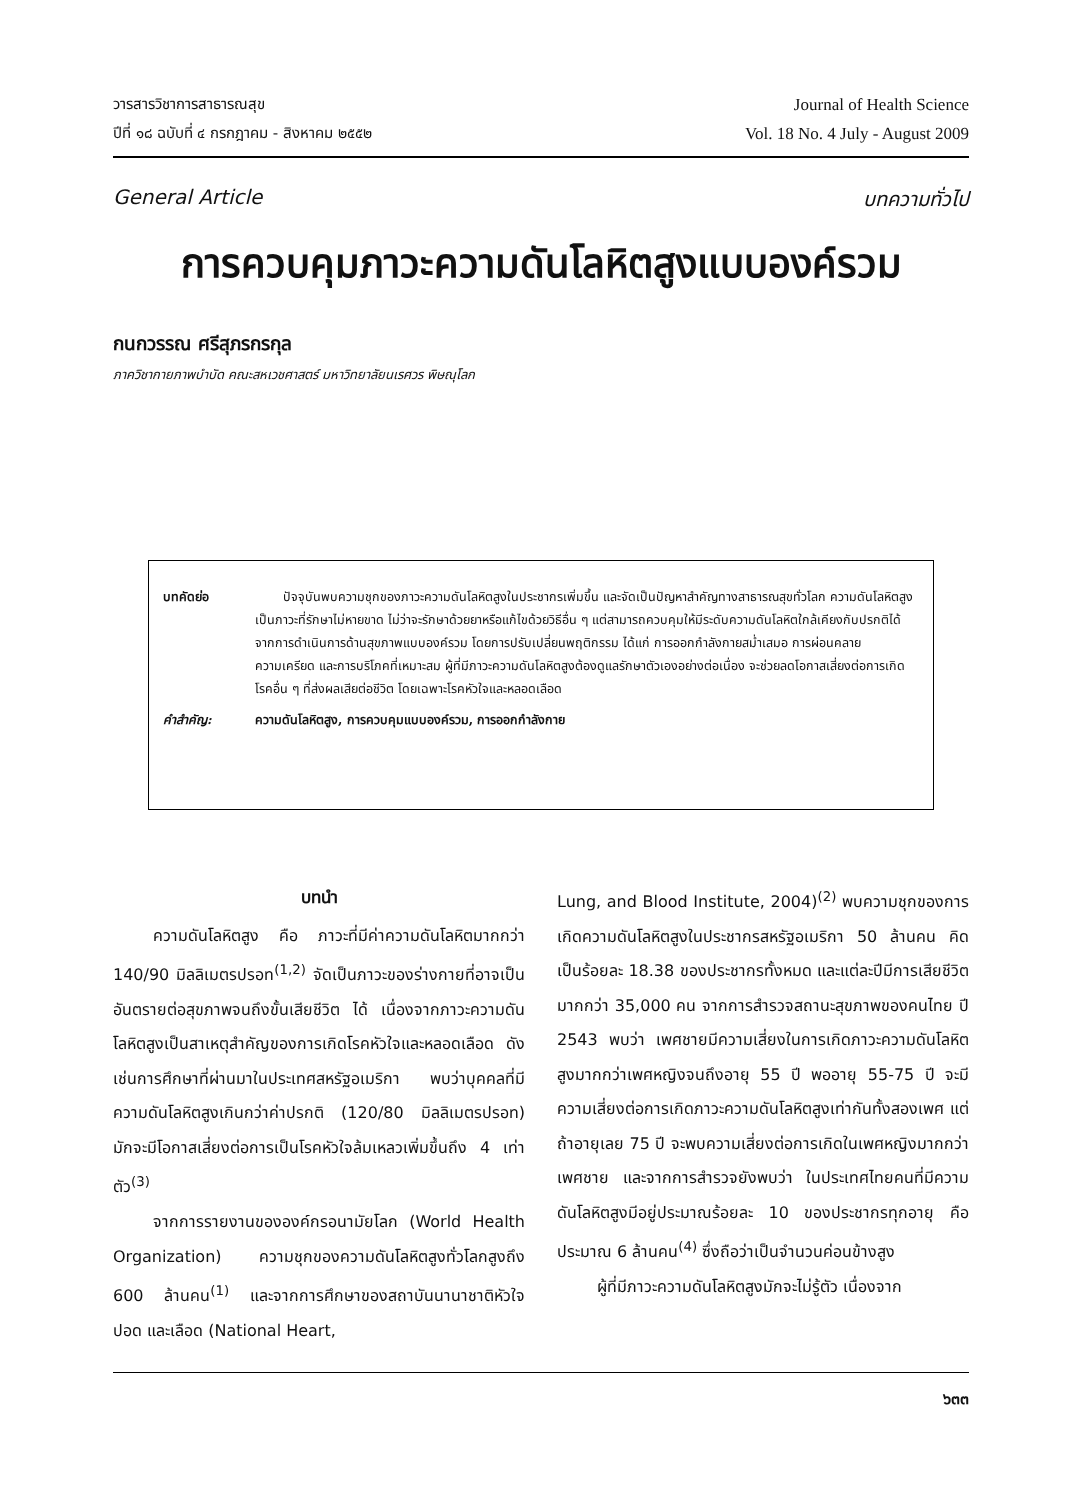วารสารวิชาการสาธารณสุข
ปีที่ ๑๘ ฉบับที่ ๔ กรกฎาคม - สิงหาคม ๒๕๕๒
Journal of Health Science
Vol. 18 No. 4 July - August 2009
General Article บทความทั่วไป
การควบคุมภาวะความดันโลหิตสูงแบบองค์รวม
กนกวรรณ ศรีสุภรกรกุล
ภาควิชากายภาพบำบัด คณะสหเวชศาสตร์ มหาวิทยาลัยนเรศวร พิษณุโลก
บทคัดย่อ ปัจจุบันพบความชุกของภาวะความดันโลหิตสูงในประชากรเพิ่มขึ้น และจัดเป็นปัญหาสำคัญทางสาธารณสุขทั่วโลก ความดันโลหิตสูงเป็นภาวะที่รักษาไม่หายขาด ไม่ว่าจะรักษาด้วยยาหรือแก้ไขด้วยวิธีอื่น ๆ แต่สามารถควบคุมให้มีระดับความดันโลหิตใกล้เคียงกับปรกติได้ จากการดำเนินการด้านสุขภาพแบบองค์รวม โดยการปรับเปลี่ยนพฤติกรรม ได้แก่ การออกกำลังกายสม่ำเสมอ การผ่อนคลายความเครียด และการบริโภคที่เหมาะสม ผู้ที่มีภาวะความดันโลหิตสูงต้องดูแลรักษาตัวเองอย่างต่อเนื่อง จะช่วยลดโอกาสเสี่ยงต่อการเกิดโรคอื่น ๆ ที่ส่งผลเสียต่อชีวิต โดยเฉพาะโรคหัวใจและหลอดเลือด
คำสำคัญ: ความดันโลหิตสูง, การควบคุมแบบองค์รวม, การออกกำลังกาย
บทนำ
ความดันโลหิตสูง คือ ภาวะที่มีค่าความดันโลหิตมากกว่า 140/90 มิลลิเมตรปรอท<sup>(1,2)</sup> จัดเป็นภาวะของร่างกายที่อาจเป็นอันตรายต่อสุขภาพจนถึงขั้นเสียชีวิต ได้ เนื่องจากภาวะความดันโลหิตสูงเป็นสาเหตุสำคัญของการเกิดโรคหัวใจและหลอดเลือด ดังเช่นการศึกษาที่ผ่านมาในประเทศสหรัฐอเมริกา พบว่าบุคคลที่มีความดันโลหิตสูงเกินกว่าค่าปรกติ (120/80 มิลลิเมตรปรอท) มักจะมีโอกาสเสี่ยงต่อการเป็นโรคหัวใจล้มเหลวเพิ่มขึ้นถึง 4 เท่าตัว<sup>(3)</sup>
จากการรายงานขององค์กรอนามัยโลก (World Health Organization) ความชุกของความดันโลหิตสูงทั่วโลกสูงถึง 600 ล้านคน<sup>(1)</sup> และจากการศึกษาของสถาบันนานาชาติหัวใจ ปอด และเลือด (National Heart,
Lung, and Blood Institute, 2004)<sup>(2)</sup> พบความชุกของการเกิดความดันโลหิตสูงในประชากรสหรัฐอเมริกา 50 ล้านคน คิดเป็นร้อยละ 18.38 ของประชากรทั้งหมด และแต่ละปีมีการเสียชีวิตมากกว่า 35,000 คน จากการสำรวจสถานะสุขภาพของคนไทย ปี 2543 พบว่า เพศชายมีความเสี่ยงในการเกิดภาวะความดันโลหิตสูงมากกว่าเพศหญิงจนถึงอายุ 55 ปี พออายุ 55-75 ปี จะมีความเสี่ยงต่อการเกิดภาวะความดันโลหิตสูงเท่ากันทั้งสองเพศ แต่ถ้าอายุเลย 75 ปี จะพบความเสี่ยงต่อการเกิดในเพศหญิงมากกว่าเพศชาย และจากการสำรวจยังพบว่า ในประเทศไทยคนที่มีความดันโลหิตสูงมีอยู่ประมาณร้อยละ 10 ของประชากรทุกอายุ คือประมาณ 6 ล้านคน<sup>(4)</sup> ซึ่งถือว่าเป็นจำนวนค่อนข้างสูง
ผู้ที่มีภาวะความดันโลหิตสูงมักจะไม่รู้ตัว เนื่องจาก
๖๓๓